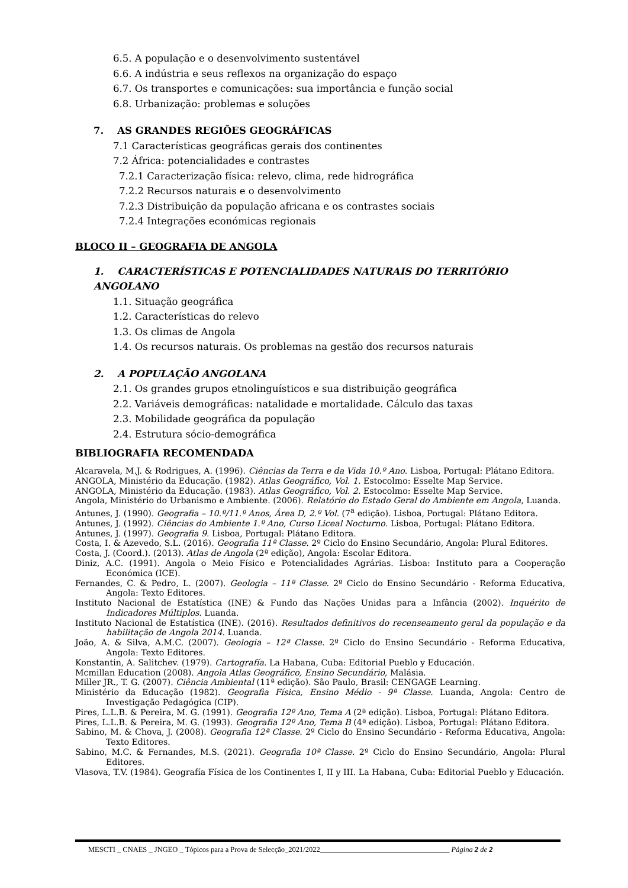6.5. A população e o desenvolvimento sustentável
6.6. A indústria e seus reflexos na organização do espaço
6.7. Os transportes e comunicações: sua importância e função social
6.8. Urbanização: problemas e soluções
7. AS GRANDES REGIÕES GEOGRÁFICAS
7.1 Características geográficas gerais dos continentes
7.2 África: potencialidades e contrastes
7.2.1 Caracterização física: relevo, clima, rede hidrográfica
7.2.2 Recursos naturais e o desenvolvimento
7.2.3 Distribuição da população africana e os contrastes sociais
7.2.4 Integrações económicas regionais
BLOCO II – GEOGRAFIA DE ANGOLA
1. CARACTERÍSTICAS E POTENCIALIDADES NATURAIS DO TERRITÓRIO ANGOLANO
1.1. Situação geográfica
1.2. Características do relevo
1.3. Os climas de Angola
1.4. Os recursos naturais. Os problemas na gestão dos recursos naturais
2. A POPULAÇÃO ANGOLANA
2.1. Os grandes grupos etnolinguísticos e sua distribuição geográfica
2.2. Variáveis demográficas: natalidade e mortalidade. Cálculo das taxas
2.3. Mobilidade geográfica da população
2.4. Estrutura sócio-demográfica
BIBLIOGRAFIA RECOMENDADA
Alcaravela, M.J. & Rodrigues, A. (1996). Ciências da Terra e da Vida 10.º Ano. Lisboa, Portugal: Plátano Editora.
ANGOLA, Ministério da Educação. (1982). Atlas Geográfico, Vol. 1. Estocolmo: Esselte Map Service.
ANGOLA, Ministério da Educação. (1983). Atlas Geográfico, Vol. 2. Estocolmo: Esselte Map Service.
Angola, Ministério do Urbanismo e Ambiente. (2006). Relatório do Estado Geral do Ambiente em Angola, Luanda.
Antunes, J. (1990). Geografia – 10.º/11.º Anos, Área D, 2.º Vol. (7<sup>a</sup> edição). Lisboa, Portugal: Plátano Editora.
Antunes, J. (1992). Ciências do Ambiente 1.º Ano, Curso Liceal Nocturno. Lisboa, Portugal: Plátano Editora.
Antunes, J. (1997). Geografia 9. Lisboa, Portugal: Plátano Editora.
Costa, I. & Azevedo, S.L. (2016). Geografia 11ª Classe. 2º Ciclo do Ensino Secundário, Angola: Plural Editores.
Costa, J. (Coord.). (2013). Atlas de Angola (2ª edição), Angola: Escolar Editora.
Diniz, A.C. (1991). Angola o Meio Físico e Potencialidades Agrárias. Lisboa: Instituto para a Cooperação Económica (ICE).
Fernandes, C. & Pedro, L. (2007). Geologia – 11ª Classe. 2º Ciclo do Ensino Secundário - Reforma Educativa, Angola: Texto Editores.
Instituto Nacional de Estatística (INE) & Fundo das Nações Unidas para a Infância (2002). Inquérito de Indicadores Múltiplos. Luanda.
Instituto Nacional de Estatística (INE). (2016). Resultados definitivos do recenseamento geral da população e da habilitação de Angola 2014. Luanda.
João, A. & Silva, A.M.C. (2007). Geologia – 12ª Classe. 2º Ciclo do Ensino Secundário - Reforma Educativa, Angola: Texto Editores.
Konstantin, A. Salitchev. (1979). Cartografía. La Habana, Cuba: Editorial Pueblo y Educación.
Mcmillan Education (2008). Angola Atlas Geográfico, Ensino Secundário, Malásia.
Miller JR., T. G. (2007). Ciência Ambiental (11ª edição). São Paulo, Brasil: CENGAGE Learning.
Ministério da Educação (1982). Geografia Física, Ensino Médio - 9ª Classe. Luanda, Angola: Centro de Investigação Pedagógica (CIP).
Pires, L.L.B. & Pereira, M. G. (1991). Geografia 12º Ano, Tema A (2ª edição). Lisboa, Portugal: Plátano Editora.
Pires, L.L.B. & Pereira, M. G. (1993). Geografia 12º Ano, Tema B (4ª edição). Lisboa, Portugal: Plátano Editora.
Sabino, M. & Chova, J. (2008). Geografia 12ª Classe. 2º Ciclo do Ensino Secundário - Reforma Educativa, Angola: Texto Editores.
Sabino, M.C. & Fernandes, M.S. (2021). Geografia 10ª Classe. 2º Ciclo do Ensino Secundário, Angola: Plural Editores.
Vlasova, T.V. (1984). Geografía Física de los Continentes I, II y III. La Habana, Cuba: Editorial Pueblo y Educación.
MESCTI _ CNAES _ JNGEO _ Tópicos para a Prova de Selecção_2021/2022___________________________________ Página 2 de 2